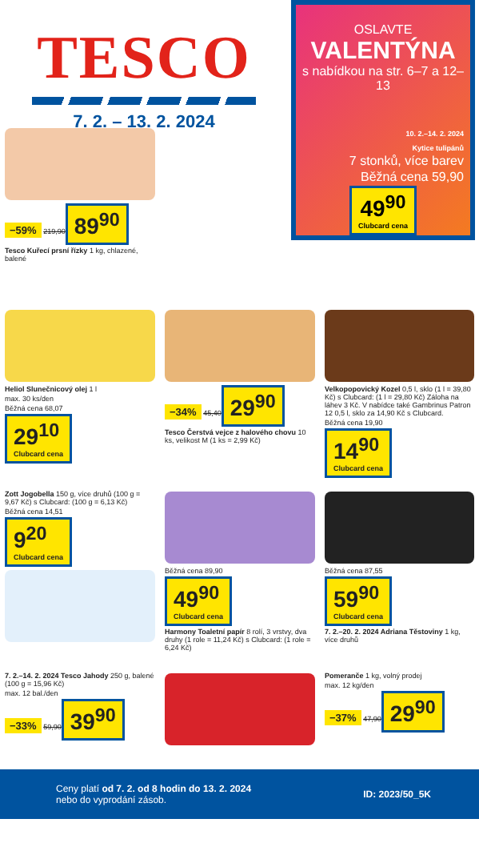TESCO
7. 2. – 13. 2. 2024
OSLAVTE
VALENTÝNA
s nabídkou na str. 6–7 a 12–13
10. 2.–14. 2. 2024
Kytice tulipánů
7 stonků, více barev
Běžná cena 59,90
49<sup>90</sup> Clubcard cena
−59% 219,90
89<sup>90</sup>
Tesco Kuřecí prsní řízky 1 kg, chlazené, balené
Heliol Slunečnicový olej 1 l
max. 30 ks/den
Běžná cena 68,07
29<sup>10</sup> Clubcard cena
−34% 45,40
29<sup>90</sup>
Tesco Čerstvá vejce z halového chovu 10 ks, velikost M (1 ks = 2,99 Kč)
Velkopopovický Kozel 0,5 l, sklo (1 l = 39,80 Kč) s Clubcard: (1 l = 29,80 Kč) Záloha na láhev 3 Kč. V nabídce také Gambrinus Patron 12 0,5 l, sklo za 14,90 Kč s Clubcard.
Běžná cena 19,90
14<sup>90</sup> Clubcard cena
Zott Jogobella 150 g, více druhů (100 g = 9,67 Kč) s Clubcard: (100 g = 6,13 Kč)
Běžná cena 14,51
9<sup>20</sup> Clubcard cena
Běžná cena 89,90
49<sup>90</sup> Clubcard cena
Harmony Toaletní papír 8 rolí, 3 vrstvy, dva druhy (1 role = 11,24 Kč) s Clubcard: (1 role = 6,24 Kč)
Běžná cena 87,55
59<sup>90</sup> Clubcard cena
7. 2.–20. 2. 2024 Adriana Těstoviny 1 kg, více druhů
7. 2.–14. 2. 2024 Tesco Jahody 250 g, balené (100 g = 15,96 Kč)
max. 12 bal./den
−33% 59,90
39<sup>90</sup>
Pomeranče 1 kg, volný prodej
max. 12 kg/den
−37% 47,90
29<sup>90</sup>
Ceny platí od 7. 2. od 8 hodin do 13. 2. 2024
nebo do vyprodání zásob.
ID: 2023/50_5K